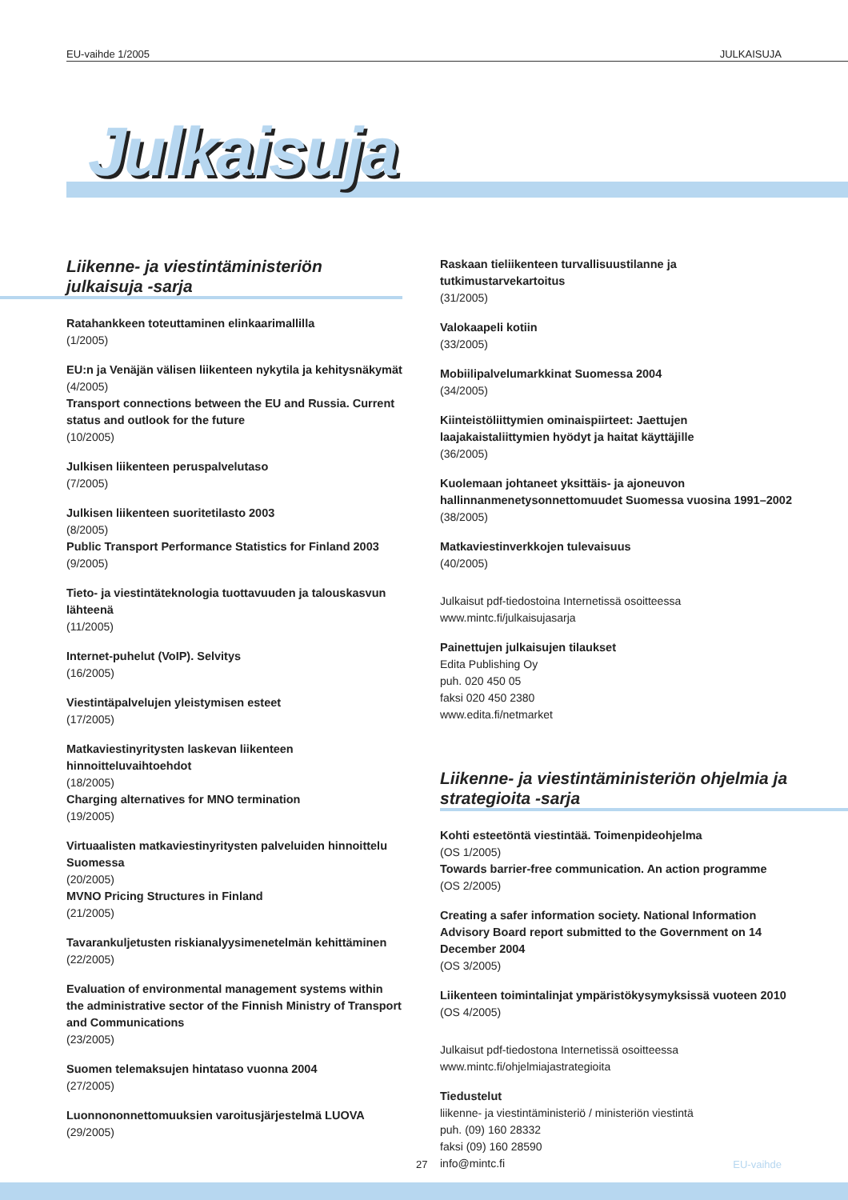EU-vaihde 1/2005 JULKAISUJA
Julkaisuja
Liikenne- ja viestintäministeriön julkaisuja -sarja
Ratahankkeen toteuttaminen elinkaarimallilla
(1/2005)
EU:n ja Venäjän välisen liikenteen nykytila ja kehitysnäkymät
(4/2005)
Transport connections between the EU and Russia. Current status and outlook for the future
(10/2005)
Julkisen liikenteen peruspalvelutaso
(7/2005)
Julkisen liikenteen suoritetilasto 2003
(8/2005)
Public Transport Performance Statistics for Finland 2003
(9/2005)
Tieto- ja viestintäteknologia tuottavuuden ja talouskasvun lähteenä
(11/2005)
Internet-puhelut (VoIP). Selvitys
(16/2005)
Viestintäpalvelujen yleistymisen esteet
(17/2005)
Matkaviestinyritysten laskevan liikenteen hinnoitteluvaihtoehdot
(18/2005)
Charging alternatives for MNO termination
(19/2005)
Virtuaalisten matkaviestinyritysten palveluiden hinnoittelu Suomessa
(20/2005)
MVNO Pricing Structures in Finland
(21/2005)
Tavarankuljetusten riskianalyysimenetelmän kehittäminen
(22/2005)
Evaluation of environmental management systems within the administrative sector of the Finnish Ministry of Transport and Communications
(23/2005)
Suomen telemaksujen hintataso vuonna 2004
(27/2005)
Luonnononnettomuuksien varoitusjärjestelmä LUOVA
(29/2005)
Raskaan tieliikenteen turvallisuustilanne ja tutkimustarvekartoitus
(31/2005)
Valokaapeli kotiin
(33/2005)
Mobiilipalvelumarkkinat Suomessa 2004
(34/2005)
Kiinteistöliittymien ominaispiirteet: Jaettujen laajakaistaliittymien hyödyt ja haitat käyttäjille
(36/2005)
Kuolemaan johtaneet yksittäis- ja ajoneuvon hallinnanmenetysonnettomuudet Suomessa vuosina 1991–2002
(38/2005)
Matkaviestinverkkojen tulevaisuus
(40/2005)
Julkaisut pdf-tiedostoina Internetissä osoitteessa
www.mintc.fi/julkaisujasarja
Painettujen julkaisujen tilaukset
Edita Publishing Oy
puh. 020 450 05
faksi 020 450 2380
www.edita.fi/netmarket
Liikenne- ja viestintäministeriön ohjelmia ja strategioita -sarja
Kohti esteetöntä viestintää. Toimenpideohjelma
(OS 1/2005)
Towards barrier-free communication. An action programme
(OS 2/2005)
Creating a safer information society. National Information Advisory Board report submitted to the Government on 14 December 2004
(OS 3/2005)
Liikenteen toimintalinjat ympäristökysymyksissä vuoteen 2010
(OS 4/2005)
Julkaisut pdf-tiedostona Internetissä osoitteessa
www.mintc.fi/ohjelmiajastrategioita
Tiedustelut
liikenne- ja viestintäministeriö / ministeriön viestintä
puh. (09) 160 28332
faksi (09) 160 28590
info@mintc.fi
27 EU-vaihde